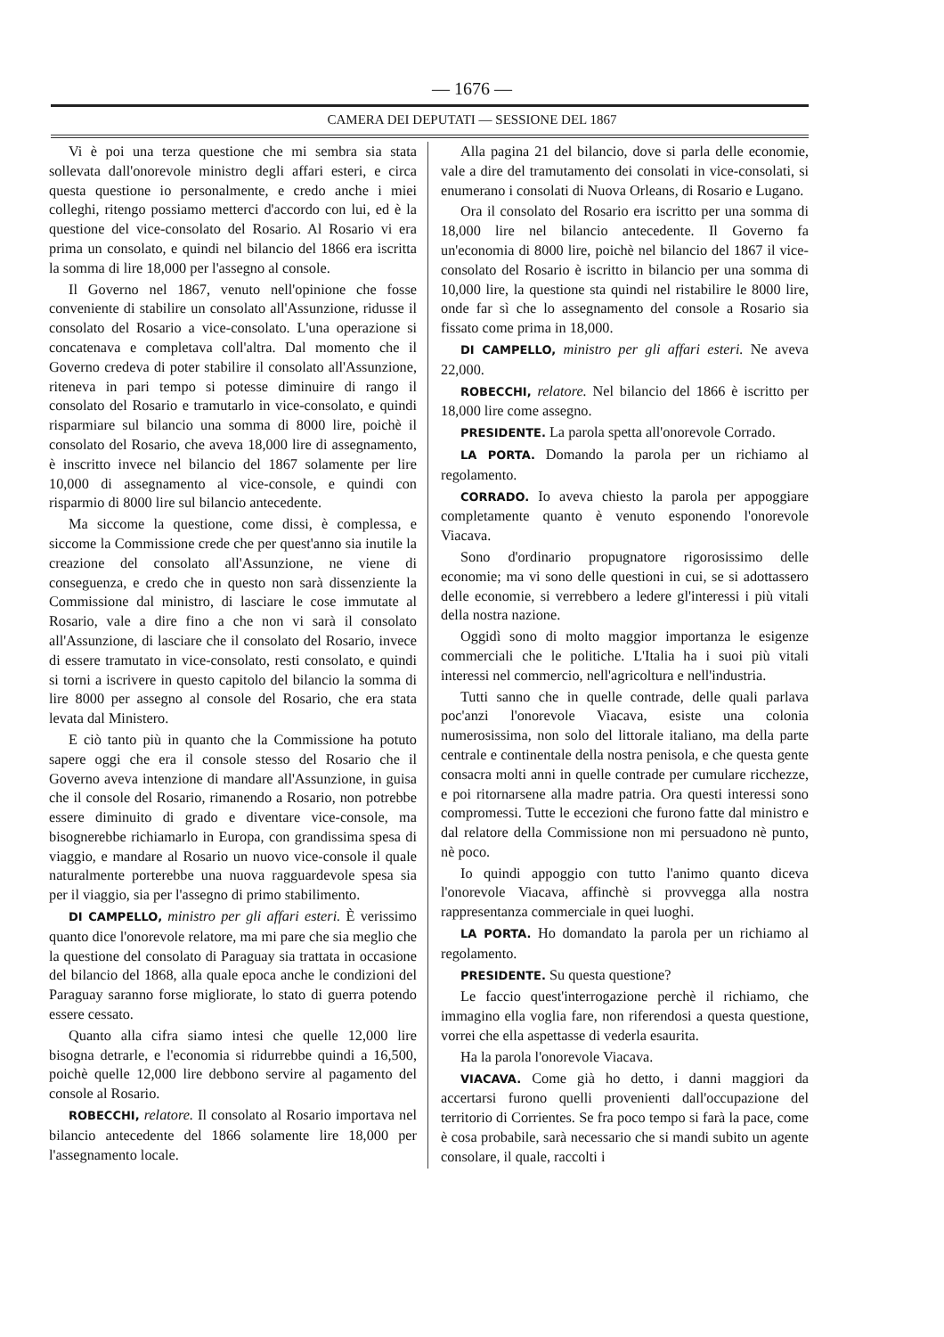— 1676 —
CAMERA DEI DEPUTATI — SESSIONE DEL 1867
Vi è poi una terza questione che mi sembra sia stata sollevata dall'onorevole ministro degli affari esteri, e circa questa questione io personalmente, e credo anche i miei colleghi, ritengo possiamo metterci d'accordo con lui, ed è la questione del vice-consolato del Rosario. Al Rosario vi era prima un consolato, e quindi nel bilancio del 1866 era iscritta la somma di lire 18,000 per l'assegno al console.
Il Governo nel 1867, venuto nell'opinione che fosse conveniente di stabilire un consolato all'Assunzione, ridusse il consolato del Rosario a vice-consolato. L'una operazione si concatenava e completava coll'altra. Dal momento che il Governo credeva di poter stabilire il consolato all'Assunzione, riteneva in pari tempo si potesse diminuire di rango il consolato del Rosario e tramutarlo in vice-consolato, e quindi risparmiare sul bilancio una somma di 8000 lire, poichè il consolato del Rosario, che aveva 18,000 lire di assegnamento, è inscritto invece nel bilancio del 1867 solamente per lire 10,000 di assegnamento al vice-console, e quindi con risparmio di 8000 lire sul bilancio antecedente.
Ma siccome la questione, come dissi, è complessa, e siccome la Commissione crede che per quest'anno sia inutile la creazione del consolato all'Assunzione, ne viene di conseguenza, e credo che in questo non sarà dissenziente la Commissione dal ministro, di lasciare le cose immutate al Rosario, vale a dire fino a che non vi sarà il consolato all'Assunzione, di lasciare che il consolato del Rosario, invece di essere tramutato in vice-consolato, resti consolato, e quindi si torni a iscrivere in questo capitolo del bilancio la somma di lire 8000 per assegno al console del Rosario, che era stata levata dal Ministero.
E ciò tanto più in quanto che la Commissione ha potuto sapere oggi che era il console stesso del Rosario che il Governo aveva intenzione di mandare all'Assunzione, in guisa che il console del Rosario, rimanendo a Rosario, non potrebbe essere diminuito di grado e diventare vice-console, ma bisognerebbe richiamarlo in Europa, con grandissima spesa di viaggio, e mandare al Rosario un nuovo vice-console il quale naturalmente porterebbe una nuova ragguardevole spesa sia per il viaggio, sia per l'assegno di primo stabilimento.
DI CAMPELLO, ministro per gli affari esteri. È verissimo quanto dice l'onorevole relatore, ma mi pare che sia meglio che la questione del consolato di Paraguay sia trattata in occasione del bilancio del 1868, alla quale epoca anche le condizioni del Paraguay saranno forse migliorate, lo stato di guerra potendo essere cessato.
Quanto alla cifra siamo intesi che quelle 12,000 lire bisogna detrarle, e l'economia si ridurrebbe quindi a 16,500, poichè quelle 12,000 lire debbono servire al pagamento del console al Rosario.
ROBECCHI, relatore. Il consolato al Rosario importava nel bilancio antecedente del 1866 solamente lire 18,000 per l'assegnamento locale.
Alla pagina 21 del bilancio, dove si parla delle economie, vale a dire del tramutamento dei consolati in vice-consolati, si enumerano i consolati di Nuova Orleans, di Rosario e Lugano.
Ora il consolato del Rosario era iscritto per una somma di 18,000 lire nel bilancio antecedente. Il Governo fa un'economia di 8000 lire, poichè nel bilancio del 1867 il vice-consolato del Rosario è iscritto in bilancio per una somma di 10,000 lire, la questione sta quindi nel ristabilire le 8000 lire, onde far sì che lo assegnamento del console a Rosario sia fissato come prima in 18,000.
DI CAMPELLO, ministro per gli affari esteri. Ne aveva 22,000.
ROBECCHI, relatore. Nel bilancio del 1866 è iscritto per 18,000 lire come assegno.
PRESIDENTE. La parola spetta all'onorevole Corrado.
LA PORTA. Domando la parola per un richiamo al regolamento.
CORRADO. Io aveva chiesto la parola per appoggiare completamente quanto è venuto esponendo l'onorevole Viacava.
Sono d'ordinario propugnatore rigorosissimo delle economie; ma vi sono delle questioni in cui, se si adottassero delle economie, si verrebbero a ledere gl'interessi i più vitali della nostra nazione.
Oggidì sono di molto maggior importanza le esigenze commerciali che le politiche. L'Italia ha i suoi più vitali interessi nel commercio, nell'agricoltura e nell'industria.
Tutti sanno che in quelle contrade, delle quali parlava poc'anzi l'onorevole Viacava, esiste una colonia numerosissima, non solo del littorale italiano, ma della parte centrale e continentale della nostra penisola, e che questa gente consacra molti anni in quelle contrade per cumulare ricchezze, e poi ritornarsene alla madre patria. Ora questi interessi sono compromessi. Tutte le eccezioni che furono fatte dal ministro e dal relatore della Commissione non mi persuadono nè punto, nè poco.
Io quindi appoggio con tutto l'animo quanto diceva l'onorevole Viacava, affinchè si provvegga alla nostra rappresentanza commerciale in quei luoghi.
LA PORTA. Ho domandato la parola per un richiamo al regolamento.
PRESIDENTE. Su questa questione?
Le faccio quest'interrogazione perchè il richiamo, che immagino ella voglia fare, non riferendosi a questa questione, vorrei che ella aspettasse di vederla esaurita.
Ha la parola l'onorevole Viacava.
VIACAVA. Come già ho detto, i danni maggiori da accertarsi furono quelli provenienti dall'occupazione del territorio di Corrientes. Se fra poco tempo si farà la pace, come è cosa probabile, sarà necessario che si mandi subito un agente consolare, il quale, raccolti i